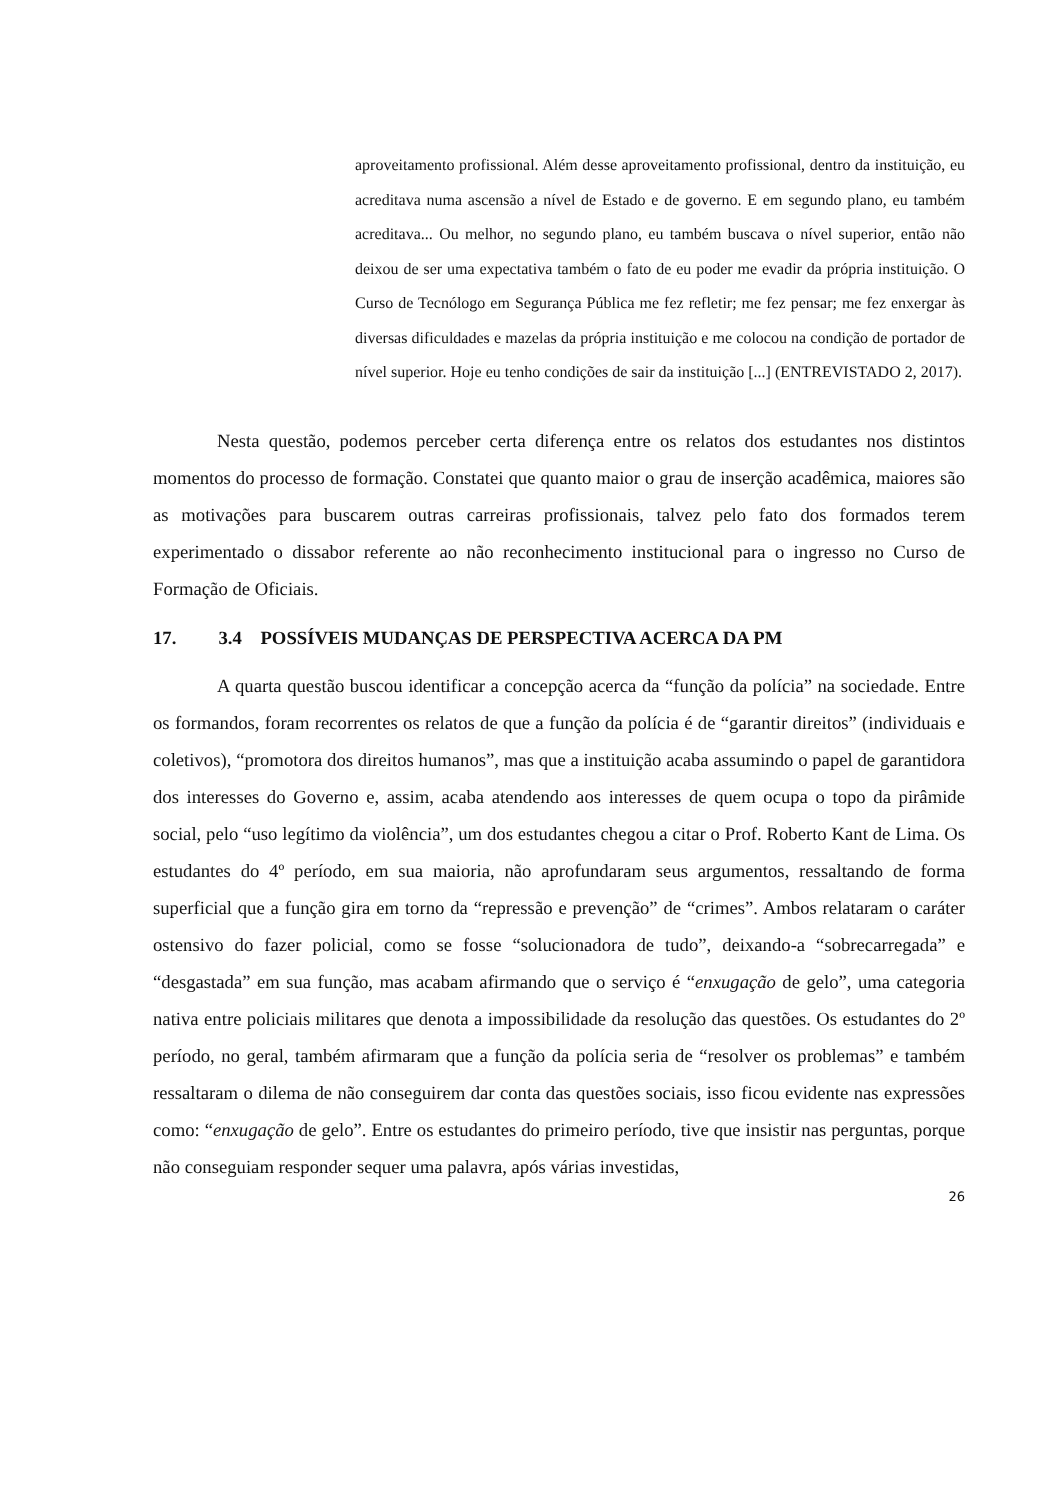aproveitamento profissional. Além desse aproveitamento profissional, dentro da instituição, eu acreditava numa ascensão a nível de Estado e de governo. E em segundo plano, eu também acreditava... Ou melhor, no segundo plano, eu também buscava o nível superior, então não deixou de ser uma expectativa também o fato de eu poder me evadir da própria instituição. O Curso de Tecnólogo em Segurança Pública me fez refletir; me fez pensar; me fez enxergar às diversas dificuldades e mazelas da própria instituição e me colocou na condição de portador de nível superior. Hoje eu tenho condições de sair da instituição [...] (ENTREVISTADO 2, 2017).
Nesta questão, podemos perceber certa diferença entre os relatos dos estudantes nos distintos momentos do processo de formação. Constatei que quanto maior o grau de inserção acadêmica, maiores são as motivações para buscarem outras carreiras profissionais, talvez pelo fato dos formados terem experimentado o dissabor referente ao não reconhecimento institucional para o ingresso no Curso de Formação de Oficiais.
17. 3.4 POSSÍVEIS MUDANÇAS DE PERSPECTIVA ACERCA DA PM
A quarta questão buscou identificar a concepção acerca da “função da polícia” na sociedade. Entre os formandos, foram recorrentes os relatos de que a função da polícia é de “garantir direitos” (individuais e coletivos), “promotora dos direitos humanos”, mas que a instituição acaba assumindo o papel de garantidora dos interesses do Governo e, assim, acaba atendendo aos interesses de quem ocupa o topo da pirâmide social, pelo “uso legítimo da violência”, um dos estudantes chegou a citar o Prof. Roberto Kant de Lima. Os estudantes do 4º período, em sua maioria, não aprofundaram seus argumentos, ressaltando de forma superficial que a função gira em torno da “repressão e prevenção” de “crimes”. Ambos relataram o caráter ostensivo do fazer policial, como se fosse “solucionadora de tudo”, deixando-a “sobrecarregada” e “desgastada” em sua função, mas acabam afirmando que o serviço é “enxugação de gelo”, uma categoria nativa entre policiais militares que denota a impossibilidade da resolução das questões. Os estudantes do 2º período, no geral, também afirmaram que a função da polícia seria de “resolver os problemas” e também ressaltaram o dilema de não conseguirem dar conta das questões sociais, isso ficou evidente nas expressões como: “enxugação de gelo”. Entre os estudantes do primeiro período, tive que insistir nas perguntas, porque não conseguiam responder sequer uma palavra, após várias investidas,
26